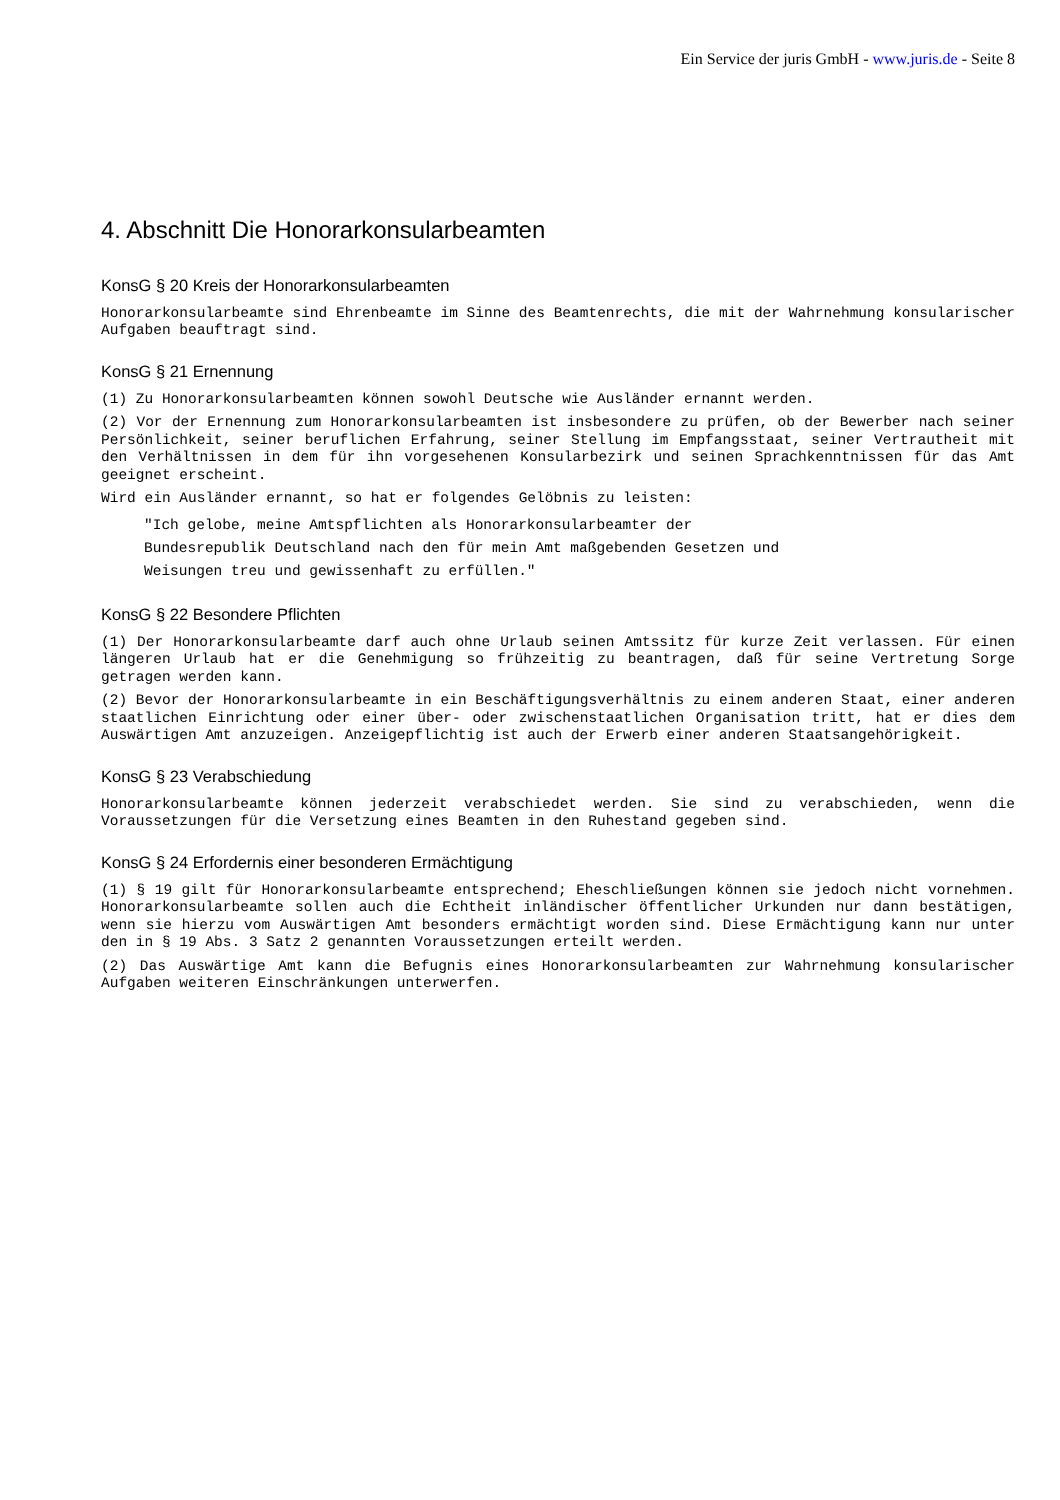Ein Service der juris GmbH - www.juris.de - Seite 8
4. Abschnitt Die Honorarkonsularbeamten
KonsG § 20 Kreis der Honorarkonsularbeamten
Honorarkonsularbeamte sind Ehrenbeamte im Sinne des Beamtenrechts, die mit der Wahrnehmung konsularischer Aufgaben beauftragt sind.
KonsG § 21 Ernennung
(1) Zu Honorarkonsularbeamten können sowohl Deutsche wie Ausländer ernannt werden.
(2) Vor der Ernennung zum Honorarkonsularbeamten ist insbesondere zu prüfen, ob der Bewerber nach seiner Persönlichkeit, seiner beruflichen Erfahrung, seiner Stellung im Empfangsstaat, seiner Vertrautheit mit den Verhältnissen in dem für ihn vorgesehenen Konsularbezirk und seinen Sprachkenntnissen für das Amt geeignet erscheint.
Wird ein Ausländer ernannt, so hat er folgendes Gelöbnis zu leisten:
"Ich gelobe, meine Amtspflichten als Honorarkonsularbeamter der
Bundesrepublik Deutschland nach den für mein Amt maßgebenden Gesetzen und
Weisungen treu und gewissenhaft zu erfüllen."
KonsG § 22 Besondere Pflichten
(1) Der Honorarkonsularbeamte darf auch ohne Urlaub seinen Amtssitz für kurze Zeit verlassen. Für einen längeren Urlaub hat er die Genehmigung so frühzeitig zu beantragen, daß für seine Vertretung Sorge getragen werden kann.
(2) Bevor der Honorarkonsularbeamte in ein Beschäftigungsverhältnis zu einem anderen Staat, einer anderen staatlichen Einrichtung oder einer über- oder zwischenstaatlichen Organisation tritt, hat er dies dem Auswärtigen Amt anzuzeigen. Anzeigepflichtig ist auch der Erwerb einer anderen Staatsangehörigkeit.
KonsG § 23 Verabschiedung
Honorarkonsularbeamte können jederzeit verabschiedet werden. Sie sind zu verabschieden, wenn die Voraussetzungen für die Versetzung eines Beamten in den Ruhestand gegeben sind.
KonsG § 24 Erfordernis einer besonderen Ermächtigung
(1) § 19 gilt für Honorarkonsularbeamte entsprechend; Eheschließungen können sie jedoch nicht vornehmen. Honorarkonsularbeamte sollen auch die Echtheit inländischer öffentlicher Urkunden nur dann bestätigen, wenn sie hierzu vom Auswärtigen Amt besonders ermächtigt worden sind. Diese Ermächtigung kann nur unter den in § 19 Abs. 3 Satz 2 genannten Voraussetzungen erteilt werden.
(2) Das Auswärtige Amt kann die Befugnis eines Honorarkonsularbeamten zur Wahrnehmung konsularischer Aufgaben weiteren Einschränkungen unterwerfen.